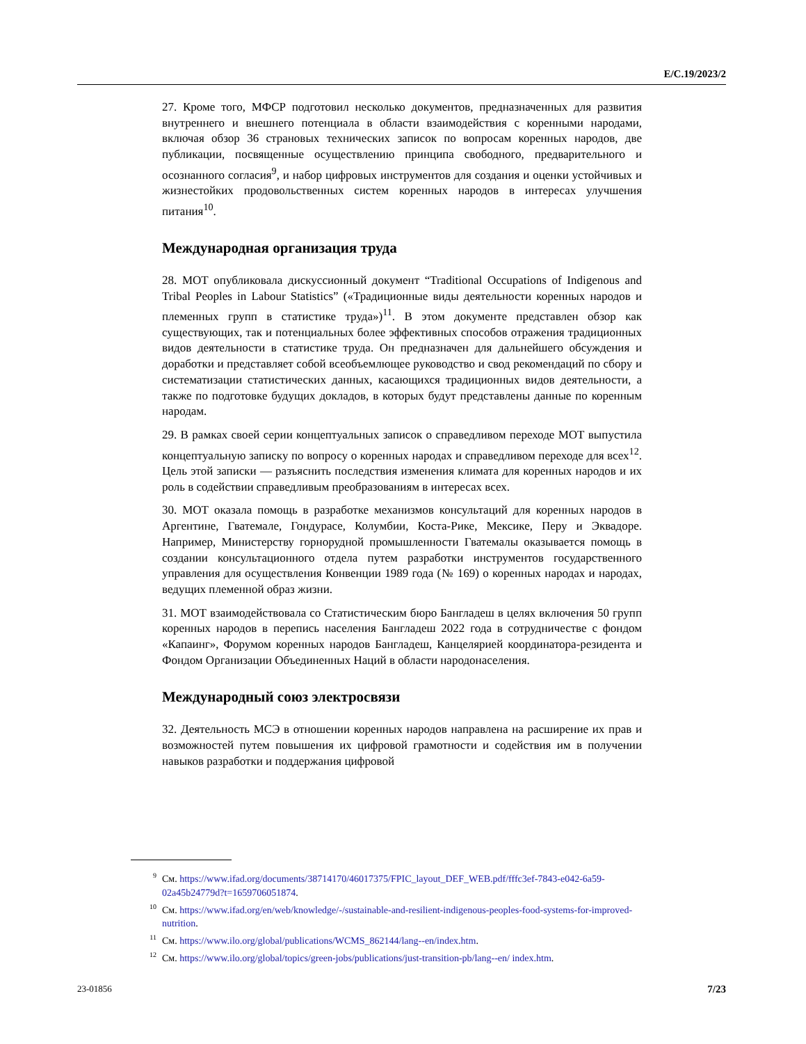E/C.19/2023/2
27. Кроме того, МФСР подготовил несколько документов, предназначенных для развития внутреннего и внешнего потенциала в области взаимодействия с коренными народами, включая обзор 36 страновых технических записок по вопросам коренных народов, две публикации, посвященные осуществлению принципа свободного, предварительного и осознанного согласия<sup>9</sup>, и набор цифровых инструментов для создания и оценки устойчивых и жизнестойких продовольственных систем коренных народов в интересах улучшения питания<sup>10</sup>.
Международная организация труда
28. МОТ опубликовала дискуссионный документ “Traditional Occupations of Indigenous and Tribal Peoples in Labour Statistics” («Традиционные виды деятельности коренных народов и племенных групп в статистике труда»)<sup>11</sup>. В этом документе представлен обзор как существующих, так и потенциальных более эффективных способов отражения традиционных видов деятельности в статистике труда. Он предназначен для дальнейшего обсуждения и доработки и представляет собой всеобъемлющее руководство и свод рекомендаций по сбору и систематизации статистических данных, касающихся традиционных видов деятельности, а также по подготовке будущих докладов, в которых будут представлены данные по коренным народам.
29. В рамках своей серии концептуальных записок о справедливом переходе МОТ выпустила концептуальную записку по вопросу о коренных народах и справедливом переходе для всех<sup>12</sup>. Цель этой записки — разъяснить последствия изменения климата для коренных народов и их роль в содействии справедливым преобразованиям в интересах всех.
30. МОТ оказала помощь в разработке механизмов консультаций для коренных народов в Аргентине, Гватемале, Гондурасе, Колумбии, Коста-Рике, Мексике, Перу и Эквадоре. Например, Министерству горнорудной промышленности Гватемалы оказывается помощь в создании консультационного отдела путем разработки инструментов государственного управления для осуществления Конвенции 1989 года (№ 169) о коренных народах и народах, ведущих племенной образ жизни.
31. МОТ взаимодействовала со Статистическим бюро Бангладеш в целях включения 50 групп коренных народов в перепись населения Бангладеш 2022 года в сотрудничестве с фондом «Капаинг», Форумом коренных народов Бангладеш, Канцелярией координатора-резидента и Фондом Организации Объединенных Наций в области народонаселения.
Международный союз электросвязи
32. Деятельность МСЭ в отношении коренных народов направлена на расширение их прав и возможностей путем повышения их цифровой грамотности и содействия им в получении навыков разработки и поддержания цифровой
<sup>9</sup> См. https://www.ifad.org/documents/38714170/46017375/FPIC_layout_DEF_WEB.pdf/fffc3ef-7843-e042-6a59-02a45b24779d?t=1659706051874.
<sup>10</sup> См. https://www.ifad.org/en/web/knowledge/-/sustainable-and-resilient-indigenous-peoples-food-systems-for-improved-nutrition.
<sup>11</sup> См. https://www.ilo.org/global/publications/WCMS_862144/lang--en/index.htm.
<sup>12</sup> См. https://www.ilo.org/global/topics/green-jobs/publications/just-transition-pb/lang--en/ index.htm.
23-01856 7/23